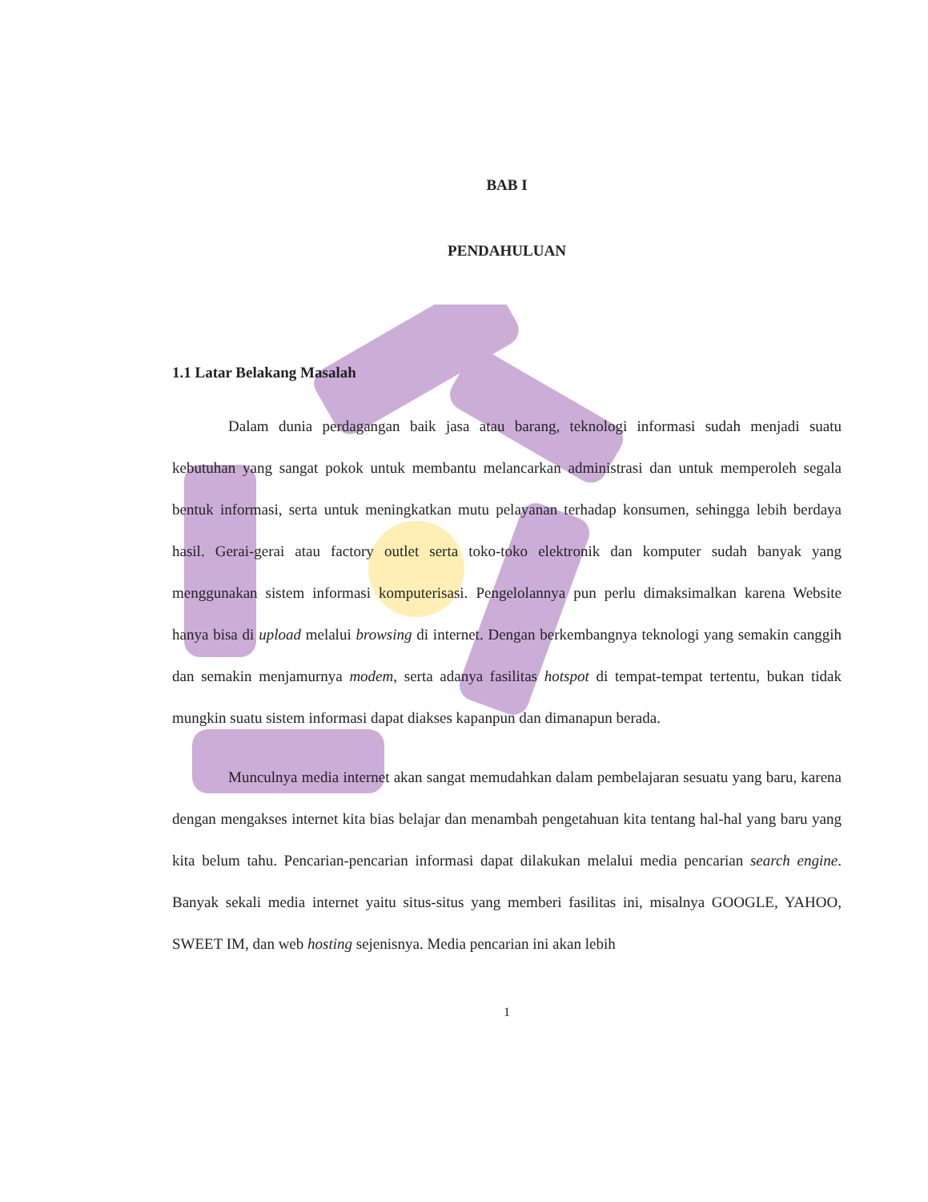BAB I
PENDAHULUAN
1.1 Latar Belakang Masalah
Dalam dunia perdagangan baik jasa atau barang, teknologi informasi sudah menjadi suatu kebutuhan yang sangat pokok untuk membantu melancarkan administrasi dan untuk memperoleh segala bentuk informasi, serta untuk meningkatkan mutu pelayanan terhadap konsumen, sehingga lebih berdaya hasil. Gerai-gerai atau factory outlet serta toko-toko elektronik dan komputer sudah banyak yang menggunakan sistem informasi komputerisasi. Pengelolannya pun perlu dimaksimalkan karena Website hanya bisa di upload melalui browsing di internet. Dengan berkembangnya teknologi yang semakin canggih dan semakin menjamurnya modem, serta adanya fasilitas hotspot di tempat-tempat tertentu, bukan tidak mungkin suatu sistem informasi dapat diakses kapanpun dan dimanapun berada.
Munculnya media internet akan sangat memudahkan dalam pembelajaran sesuatu yang baru, karena dengan mengakses internet kita bias belajar dan menambah pengetahuan kita tentang hal-hal yang baru yang kita belum tahu. Pencarian-pencarian informasi dapat dilakukan melalui media pencarian search engine. Banyak sekali media internet yaitu situs-situs yang memberi fasilitas ini, misalnya GOOGLE, YAHOO, SWEET IM, dan web hosting sejenisnya. Media pencarian ini akan lebih
1